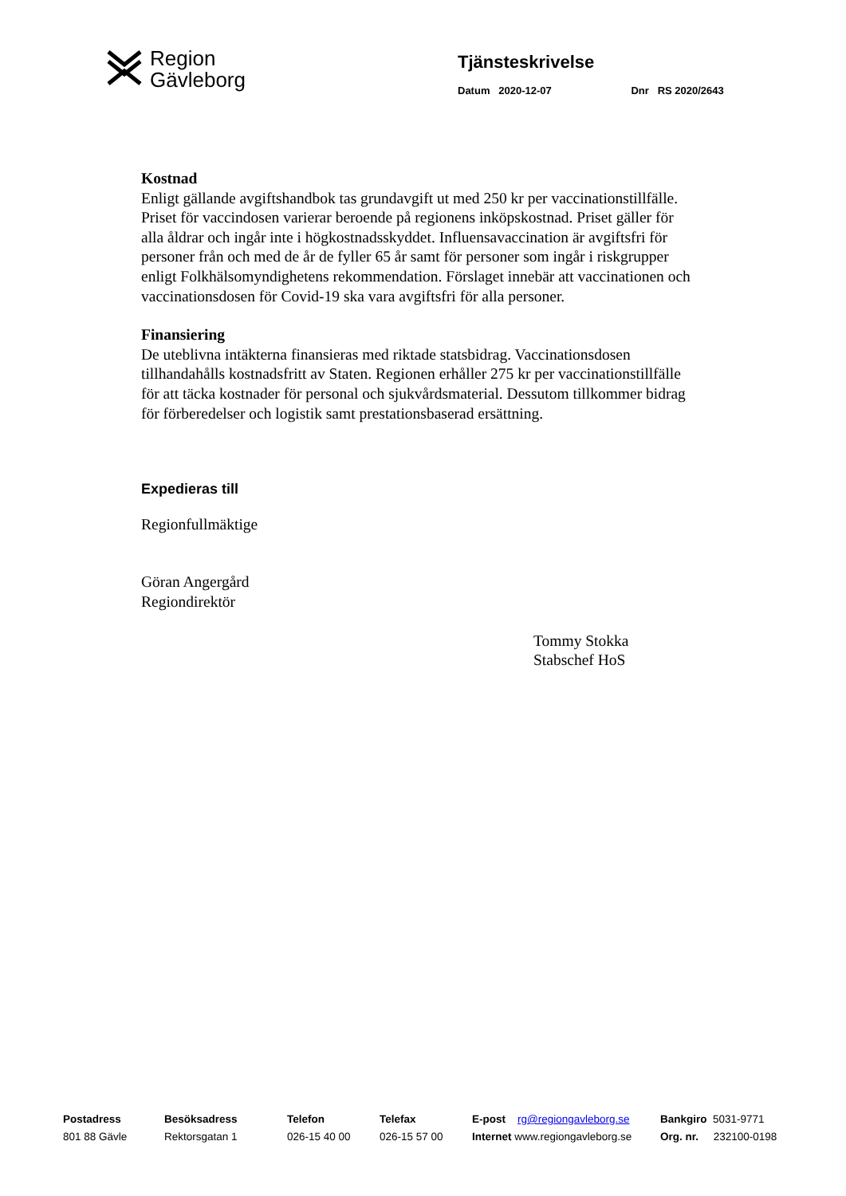Region
Gävleborg
Tjänsteskrivelse
Datum 2020-12-07 Dnr RS 2020/2643
Kostnad
Enligt gällande avgiftshandbok tas grundavgift ut med 250 kr per vaccinationstillfälle. Priset för vaccindosen varierar beroende på regionens inköpskostnad. Priset gäller för alla åldrar och ingår inte i högkostnadsskyddet. Influensavaccination är avgiftsfri för personer från och med de år de fyller 65 år samt för personer som ingår i riskgrupper enligt Folkhälsomyndighetens rekommendation. Förslaget innebär att vaccinationen och vaccinationsdosen för Covid-19 ska vara avgiftsfri för alla personer.
Finansiering
De uteblivna intäkterna finansieras med riktade statsbidrag. Vaccinationsdosen tillhandahålls kostnadsfritt av Staten. Regionen erhåller 275 kr per vaccinationstillfälle för att täcka kostnader för personal och sjukvårdsmaterial. Dessutom tillkommer bidrag för förberedelser och logistik samt prestationsbaserad ersättning.
Expedieras till
Regionfullmäktige
Göran Angergård
Regiondirektör
Tommy Stokka
Stabschef HoS
Postadress
801 88 Gävle
Besöksadress
Rektorsgatan 1
Telefon
026-15 40 00
Telefax
026-15 57 00
E-post rg@regiongavleborg.se
Internet www.regiongavleborg.se
Bankgiro 5031-9771
Org. nr. 232100-0198